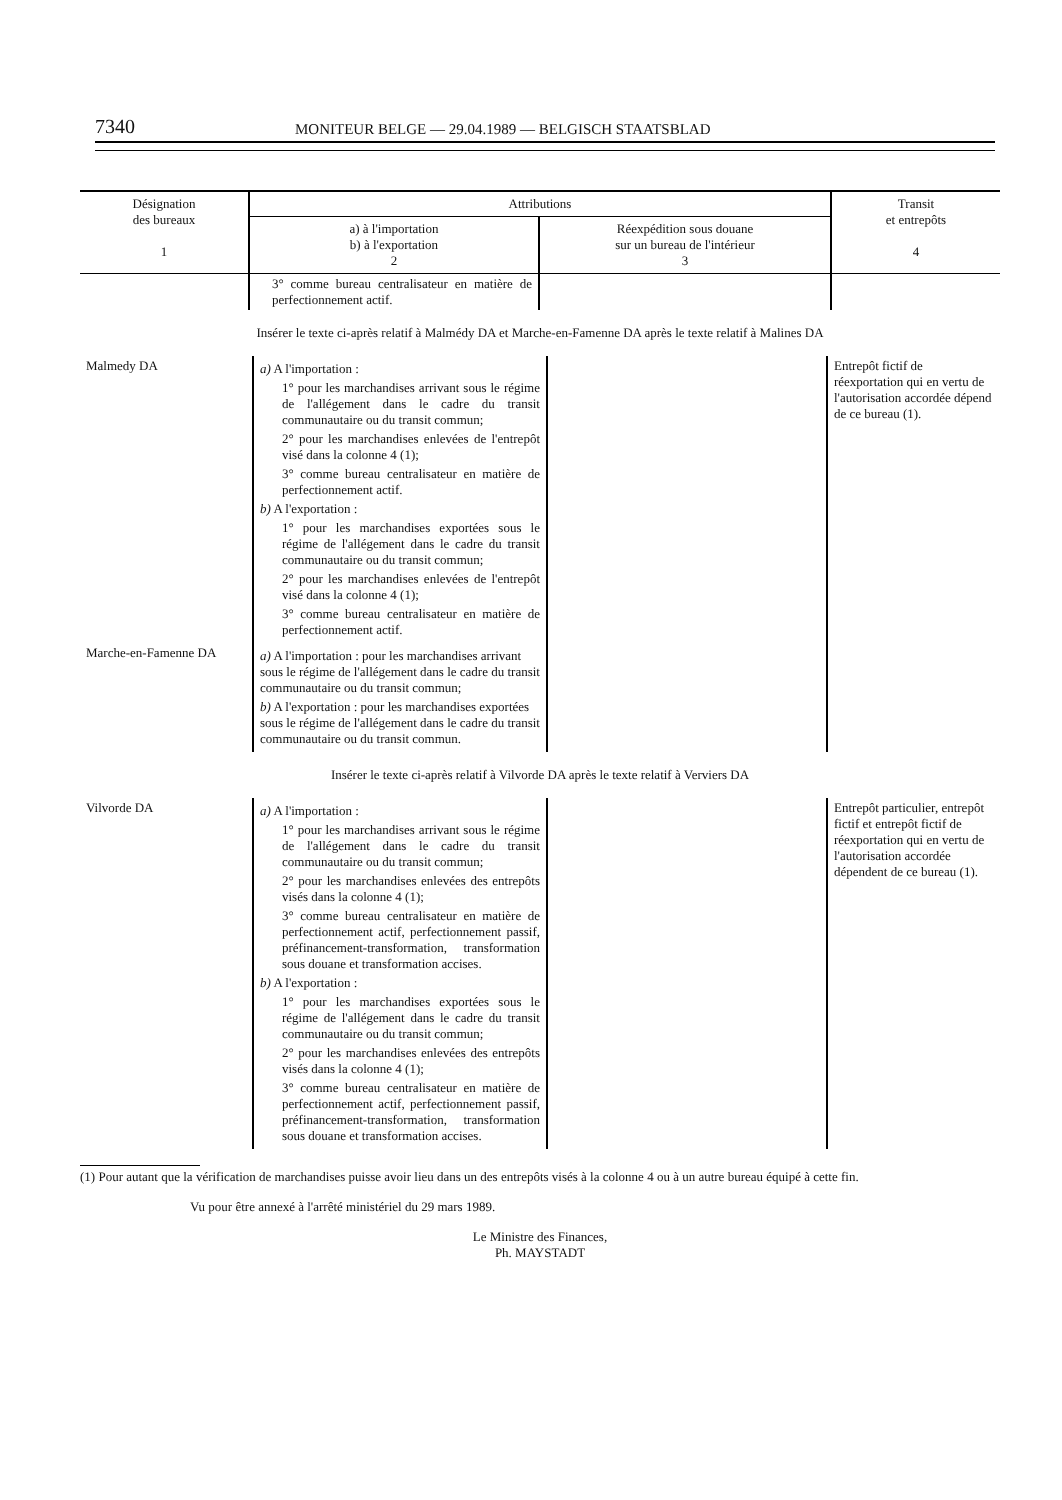7340 MONITEUR BELGE — 29.04.1989 — BELGISCH STAATSBLAD
| Désignation des bureaux 1 | Attributions | | Transit et entrepôts 4 |
| --- | --- | --- | --- |
| | a) à l'importation b) à l'exportation 2 | Réexpédition sous douane sur un bureau de l'intérieur 3 | |
| | 3° comme bureau centralisateur en matière de perfectionnement actif. | | |
Insérer le texte ci-après relatif à Malmédy DA et Marche-en-Famenne DA après le texte relatif à Malines DA
| Malmedy DA | a) A l'importation : 1° pour les marchandises arrivant sous le régime de l'allégement dans le cadre du transit communautaire ou du transit commun; 2° pour les marchandises enlevées de l'entrepôt visé dans la colonne 4 (1); 3° comme bureau centralisateur en matière de perfectionnement actif. b) A l'exportation : 1° pour les marchandises exportées sous le régime de l'allégement dans le cadre du transit communautaire ou du transit commun; 2° pour les marchandises enlevées de l'entrepôt visé dans la colonne 4 (1); 3° comme bureau centralisateur en matière de perfectionnement actif. | | Entrepôt fictif de réexportation qui en vertu de l'autorisation accordée dépend de ce bureau (1). |
| Marche-en-Famenne DA | a) A l'importation : pour les marchandises arrivant sous le régime de l'allégement dans le cadre du transit communautaire ou du transit commun; b) A l'exportation : pour les marchandises exportées sous le régime de l'allégement dans le cadre du transit communautaire ou du transit commun. | | |
Insérer le texte ci-après relatif à Vilvorde DA après le texte relatif à Verviers DA
| Vilvorde DA | a) A l'importation : 1° pour les marchandises arrivant sous le régime de l'allégement dans le cadre du transit communautaire ou du transit commun; 2° pour les marchandises enlevées des entrepôts visés dans la colonne 4 (1); 3° comme bureau centralisateur en matière de perfectionnement actif, perfectionnement passif, préfinancement-transformation, transformation sous douane et transformation accises. b) A l'exportation : 1° pour les marchandises exportées sous le régime de l'allégement dans le cadre du transit communautaire ou du transit commun; 2° pour les marchandises enlevées des entrepôts visés dans la colonne 4 (1); 3° comme bureau centralisateur en matière de perfectionnement actif, perfectionnement passif, préfinancement-transformation, transformation sous douane et transformation accises. | | Entrepôt particulier, entrepôt fictif et entrepôt fictif de réexportation qui en vertu de l'autorisation accordée dépendent de ce bureau (1). |
(1) Pour autant que la vérification de marchandises puisse avoir lieu dans un des entrepôts visés à la colonne 4 ou à un autre bureau équipé à cette fin.
Vu pour être annexé à l'arrêté ministériel du 29 mars 1989.
Le Ministre des Finances,
Ph. MAYSTADT